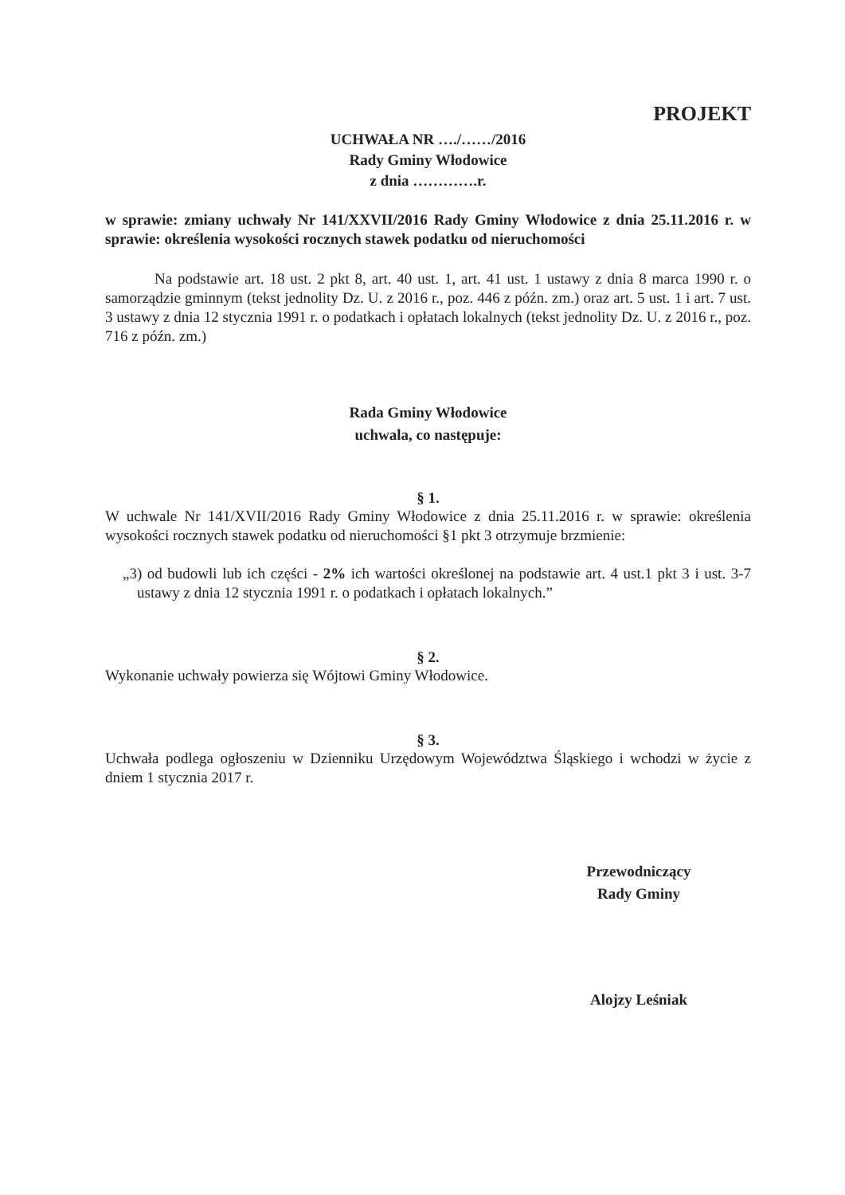PROJEKT
UCHWAŁA NR …./……/2016
Rady Gminy Włodowice
z dnia ………….r.
w sprawie: zmiany uchwały Nr 141/XXVII/2016 Rady Gminy Włodowice z dnia 25.11.2016 r. w sprawie: określenia wysokości rocznych stawek podatku od nieruchomości
Na podstawie art. 18 ust. 2 pkt 8, art. 40 ust. 1, art. 41 ust. 1 ustawy z dnia 8 marca 1990 r. o samorządzie gminnym (tekst jednolity Dz. U. z 2016 r., poz. 446 z późn. zm.) oraz art. 5 ust. 1 i art. 7 ust. 3 ustawy z dnia 12 stycznia 1991 r. o podatkach i opłatach lokalnych (tekst jednolity Dz. U. z 2016 r., poz. 716 z późn. zm.)
Rada Gminy Włodowice
uchwala, co następuje:
§ 1.
W uchwale Nr 141/XVII/2016 Rady Gminy Włodowice z dnia 25.11.2016 r. w sprawie: określenia wysokości rocznych stawek podatku od nieruchomości §1 pkt 3 otrzymuje brzmienie:
„3) od budowli lub ich części - 2% ich wartości określonej na podstawie art. 4 ust.1 pkt 3 i ust. 3-7 ustawy z dnia 12 stycznia 1991 r. o podatkach i opłatach lokalnych.”
§ 2.
Wykonanie uchwały powierza się Wójtowi Gminy Włodowice.
§ 3.
Uchwała podlega ogłoszeniu w Dzienniku Urzędowym Województwa Śląskiego i wchodzi w życie z dniem 1 stycznia 2017 r.
Przewodniczący
Rady Gminy
Alojzy Leśniak